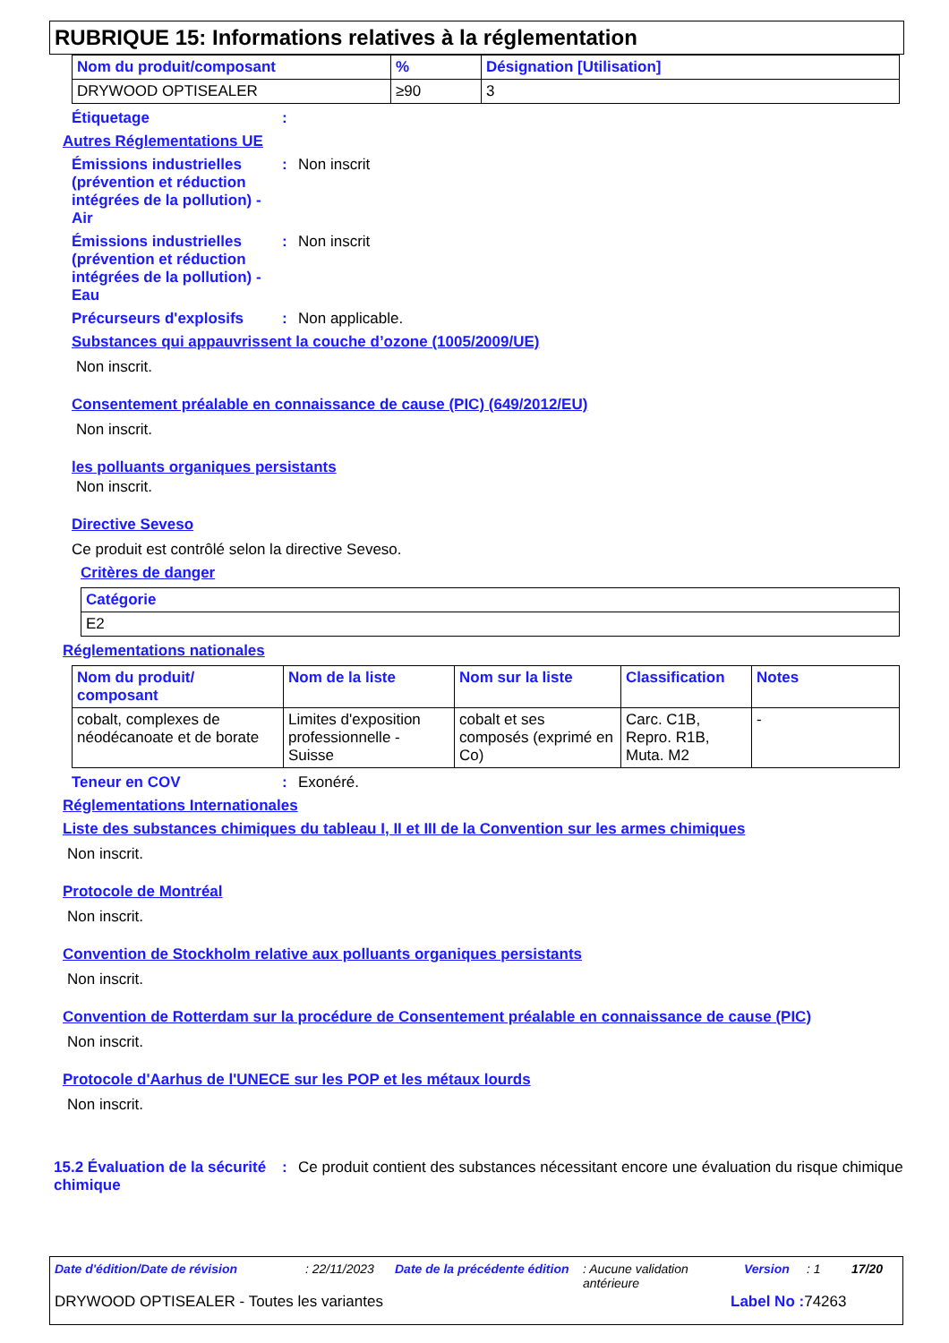RUBRIQUE 15: Informations relatives à la réglementation
| Nom du produit/composant | % | Désignation [Utilisation] |
| --- | --- | --- |
| DRYWOOD OPTISEALER | ≥90 | 3 |
Étiquetage :
Autres Réglementations UE
Émissions industrielles (prévention et réduction intégrées de la pollution) - Air
: Non inscrit
Émissions industrielles (prévention et réduction intégrées de la pollution) - Eau
: Non inscrit
Précurseurs d'explosifs : Non applicable.
Substances qui appauvrissent la couche d’ozone (1005/2009/UE)
Non inscrit.
Consentement préalable en connaissance de cause (PIC) (649/2012/EU)
Non inscrit.
les polluants organiques persistants
Non inscrit.
Directive Seveso
Ce produit est contrôlé selon la directive Seveso.
Critères de danger
| Catégorie |
| --- |
| E2 |
Réglementations nationales
| Nom du produit/ composant | Nom de la liste | Nom sur la liste | Classification | Notes |
| --- | --- | --- | --- | --- |
| cobalt, complexes de néodécanoate et de borate | Limites d'exposition professionnelle - Suisse | cobalt et ses composés (exprimé en Co) | Carc. C1B, Repro. R1B, Muta. M2 | - |
Teneur en COV : Exonéré.
Réglementations Internationales
Liste des substances chimiques du tableau I, II et III de la Convention sur les armes chimiques
Non inscrit.
Protocole de Montréal
Non inscrit.
Convention de Stockholm relative aux polluants organiques persistants
Non inscrit.
Convention de Rotterdam sur la procédure de Consentement préalable en connaissance de cause (PIC)
Non inscrit.
Protocole d'Aarhus de l'UNECE sur les POP et les métaux lourds
Non inscrit.
15.2 Évaluation de la sécurité chimique
: Ce produit contient des substances nécessitant encore une évaluation du risque chimique
Date d'édition/Date de révision: 22/11/2023 Date de la précédente édition: Aucune validation antérieure Version: 1 17/20
DRYWOOD OPTISEALER - Toutes les variantes Label No : 74263